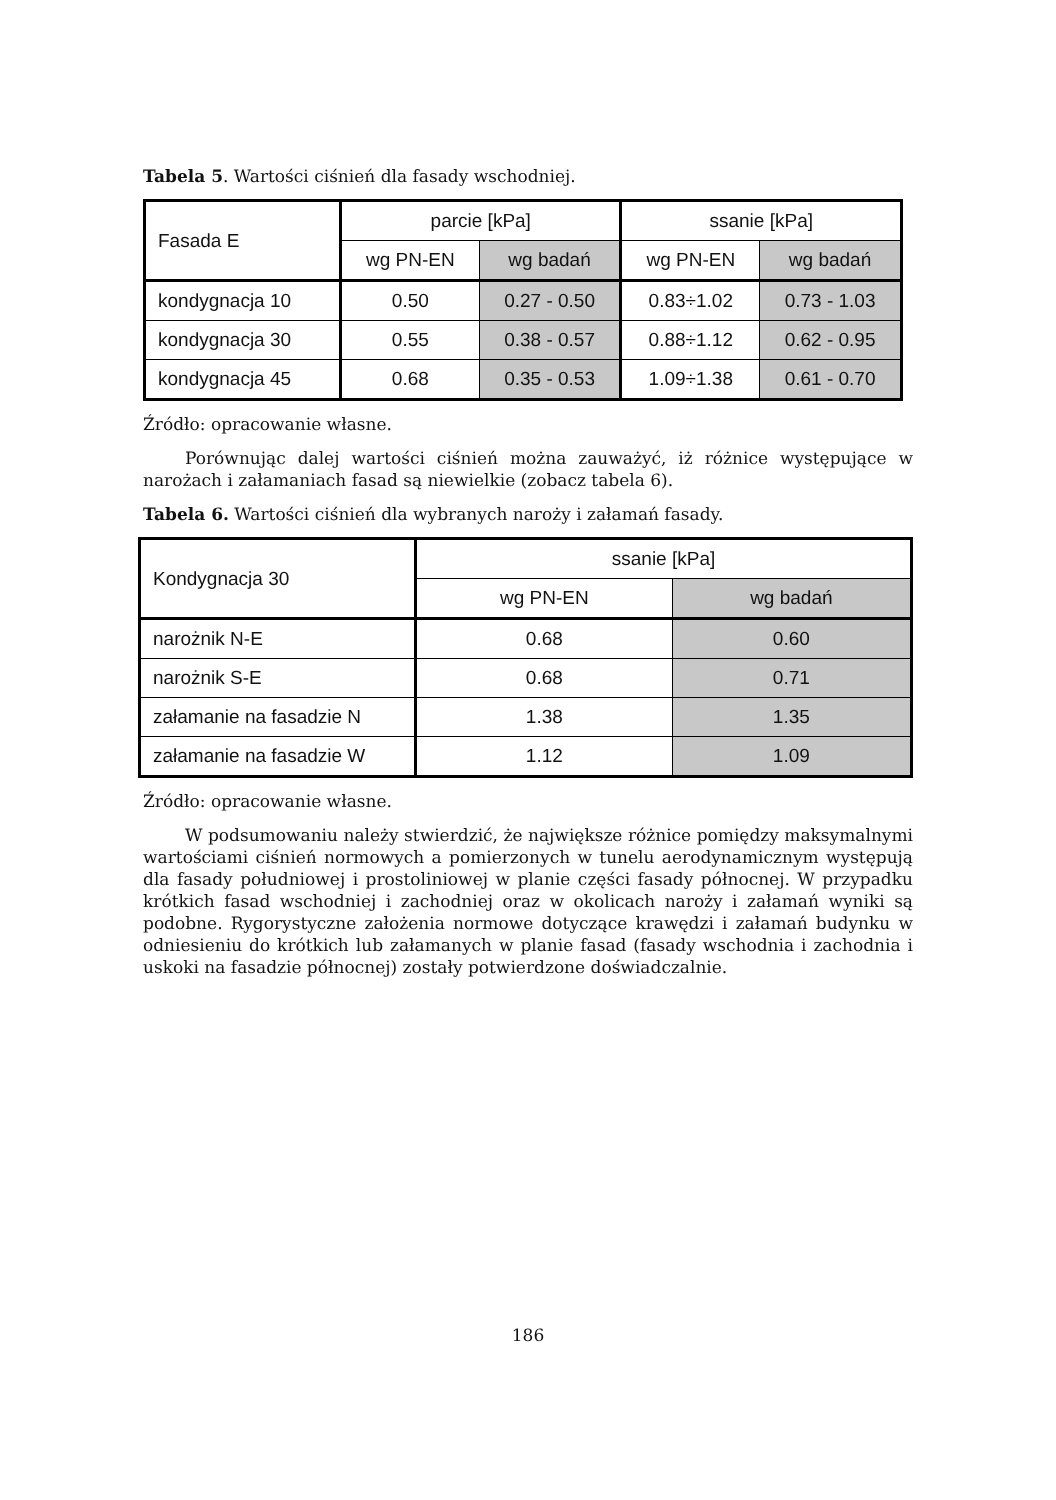Tabela 5. Wartości ciśnień dla fasady wschodniej.
| Fasada E | parcie [kPa] | | ssanie [kPa] | |
| | wg PN-EN | wg badań | wg PN-EN | wg badań |
| kondygnacja 10 | 0.50 | 0.27 - 0.50 | 0.83÷1.02 | 0.73 - 1.03 |
| kondygnacja 30 | 0.55 | 0.38 - 0.57 | 0.88÷1.12 | 0.62 - 0.95 |
| kondygnacja 45 | 0.68 | 0.35 - 0.53 | 1.09÷1.38 | 0.61 - 0.70 |
Źródło: opracowanie własne.
Porównując dalej wartości ciśnień można zauważyć, iż różnice występujące w narożach i załamaniach fasad są niewielkie (zobacz tabela 6).
Tabela 6. Wartości ciśnień dla wybranych naroży i załamań fasady.
| Kondygnacja 30 | ssanie [kPa] | |
| | wg PN-EN | wg badań |
| narożnik N-E | 0.68 | 0.60 |
| narożnik S-E | 0.68 | 0.71 |
| załamanie na fasadzie N | 1.38 | 1.35 |
| załamanie na fasadzie W | 1.12 | 1.09 |
Źródło: opracowanie własne.
W podsumowaniu należy stwierdzić, że największe różnice pomiędzy maksymalnymi wartościami ciśnień normowych a pomierzonych w tunelu aerodynamicznym występują dla fasady południowej i prostoliniowej w planie części fasady północnej. W przypadku krótkich fasad wschodniej i zachodniej oraz w okolicach naroży i załamań wyniki są podobne. Rygorystyczne założenia normowe dotyczące krawędzi i załamań budynku w odniesieniu do krótkich lub załamanych w planie fasad (fasady wschodnia i zachodnia i uskoki na fasadzie północnej) zostały potwierdzone doświadczalnie.
186